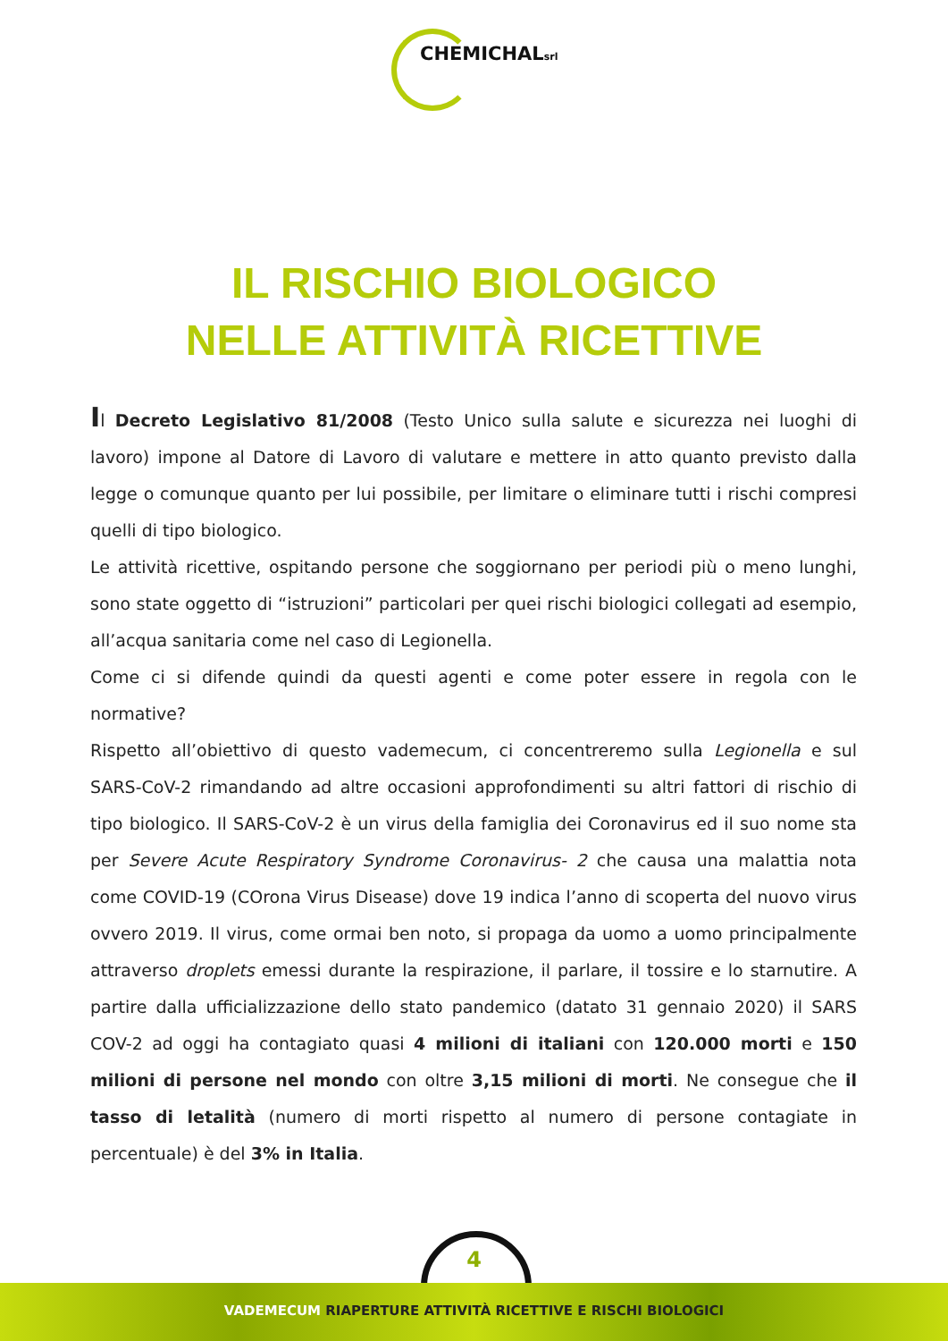CHEMICHALsrl
IL RISCHIO BIOLOGICO
NELLE ATTIVITÀ RICETTIVE
Il Decreto Legislativo 81/2008 (Testo Unico sulla salute e sicurezza nei luoghi di lavoro) impone al Datore di Lavoro di valutare e mettere in atto quanto previsto dalla legge o comunque quanto per lui possibile, per limitare o eliminare tutti i rischi compresi quelli di tipo biologico.
Le attività ricettive, ospitando persone che soggiornano per periodi più o meno lunghi, sono state oggetto di “istruzioni” particolari per quei rischi biologici collegati ad esempio, all’acqua sanitaria come nel caso di Legionella.
Come ci si difende quindi da questi agenti e come poter essere in regola con le normative?
Rispetto all’obiettivo di questo vademecum, ci concentreremo sulla Legionella e sul SARS-CoV-2 rimandando ad altre occasioni approfondimenti su altri fattori di rischio di tipo biologico. Il SARS-CoV-2 è un virus della famiglia dei Coronavirus ed il suo nome sta per Severe Acute Respiratory Syndrome Coronavirus- 2 che causa una malattia nota come COVID-19 (COrona Virus Disease) dove 19 indica l’anno di scoperta del nuovo virus ovvero 2019. Il virus, come ormai ben noto, si propaga da uomo a uomo principalmente attraverso droplets emessi durante la respirazione, il parlare, il tossire e lo starnutire. A partire dalla ufficializzazione dello stato pandemico (datato 31 gennaio 2020) il SARS COV-2 ad oggi ha contagiato quasi 4 milioni di italiani con 120.000 morti e 150 milioni di persone nel mondo con oltre 3,15 milioni di morti. Ne consegue che il tasso di letalità (numero di morti rispetto al numero di persone contagiate in percentuale) è del 3% in Italia.
VADEMECUM RIAPERTURE ATTIVITÀ RICETTIVE E RISCHI BIOLOGICI
4